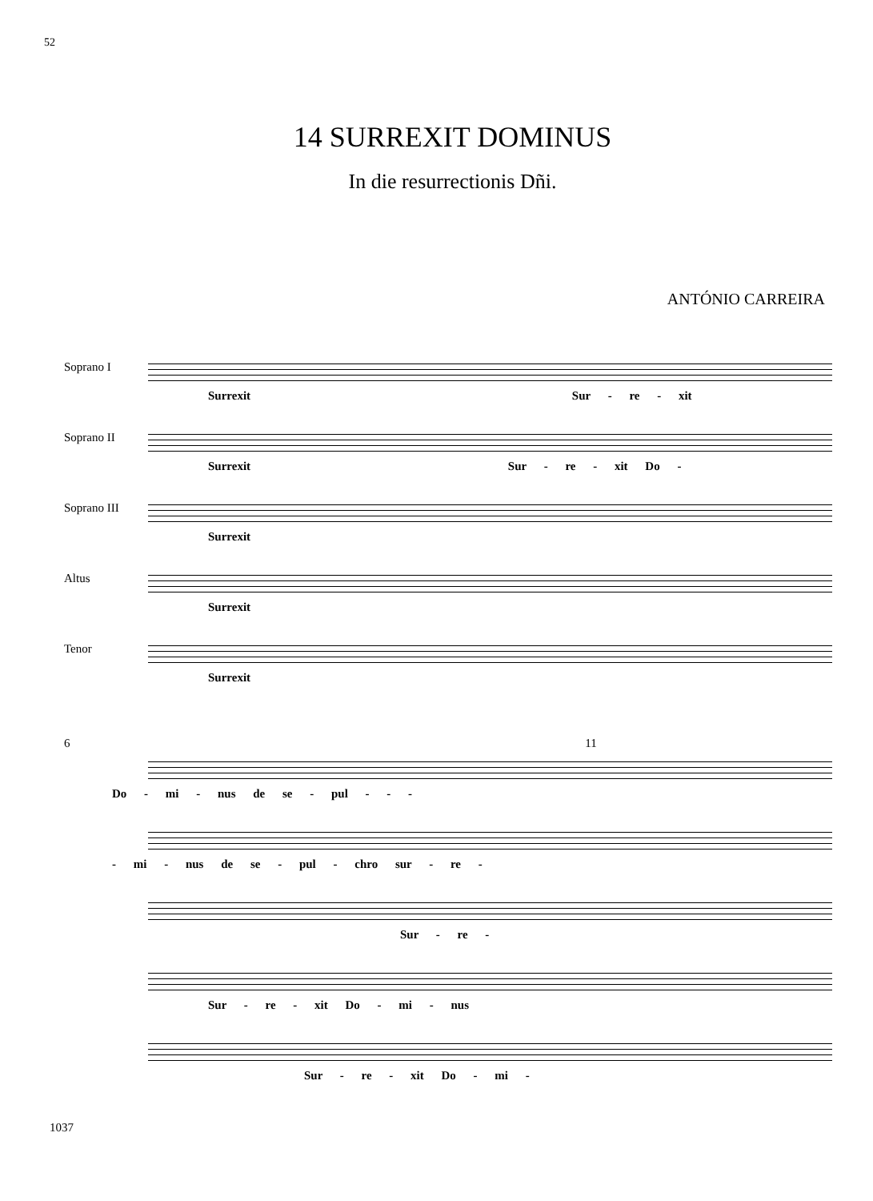52
14 SURREXIT DOMINUS
In die resurrectionis Dñi.
ANTÓNIO CARREIRA
Soprano I
Surrexit Sur - re - xit
Soprano II
Surrexit Sur - re - xit Do -
Soprano III
Surrexit
Altus
Surrexit
Tenor
Surrexit
6 11
Do - mi - nus de se - pul - - -
- mi - nus de se - pul - chro sur - re -
Sur - re -
Sur - re - xit Do - mi - nus
Sur - re - xit Do - mi -
1037